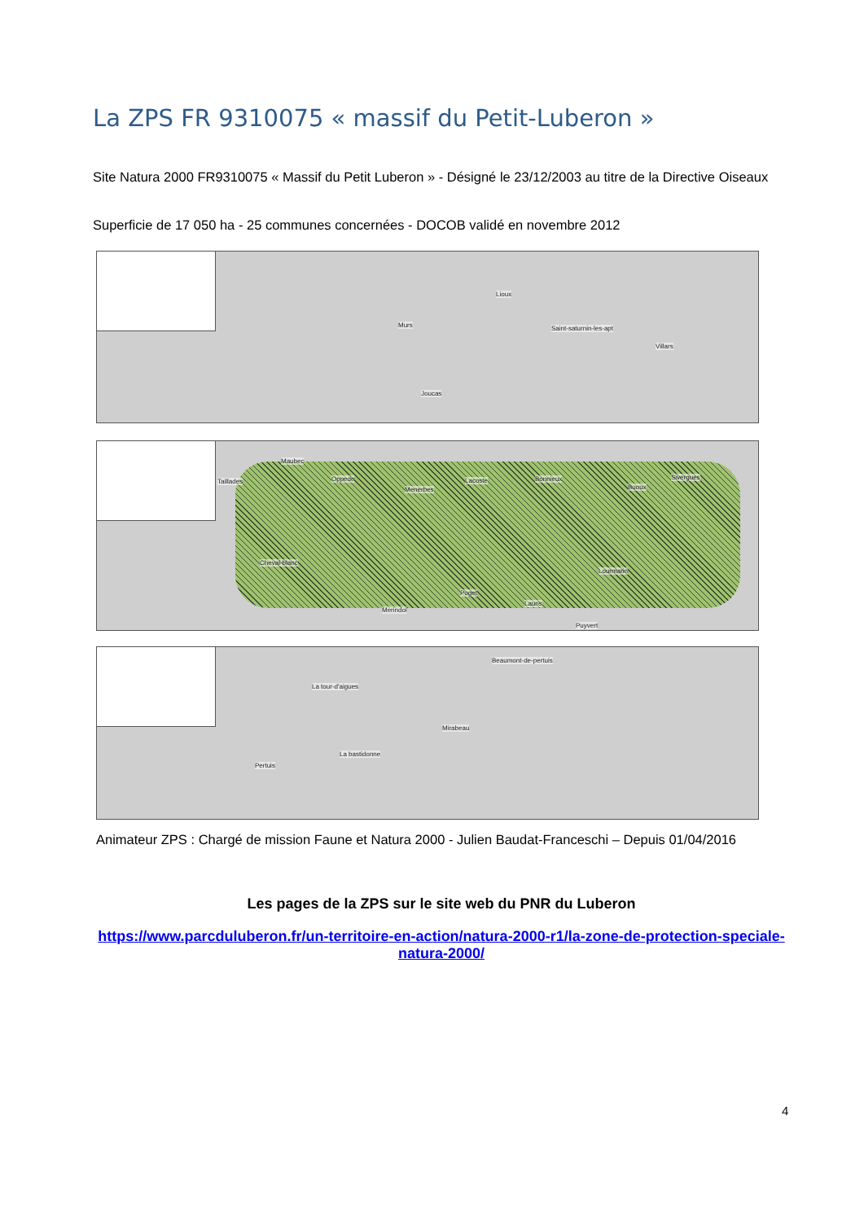La ZPS FR 9310075 « massif du Petit-Luberon »
Site Natura 2000 FR9310075 « Massif du Petit Luberon » - Désigné le 23/12/2003 au titre de la Directive Oiseaux
Superficie de 17 050 ha - 25 communes concernées - DOCOB validé en novembre 2012
Lioux
Murs Saint-saturnin-les-apt
Villars
Joucas
Maubec
Taillades Oppede
Menerbes
Lacoste Bonnieux
Buoux
Sivergues
Cheval-blanc
Lourmarin
Puget
Lauris
Merindol
Puyvert
Beaumont-de-pertuis
La tour-d'aigues
Mirabeau
La bastidonne
Pertuis
Animateur ZPS : Chargé de mission Faune et Natura 2000 - Julien Baudat-Franceschi – Depuis 01/04/2016
Les pages de la ZPS sur le site web du PNR du Luberon
https://www.parcduluberon.fr/un-territoire-en-action/natura-2000-r1/la-zone-de-protection-speciale-natura-2000/
4